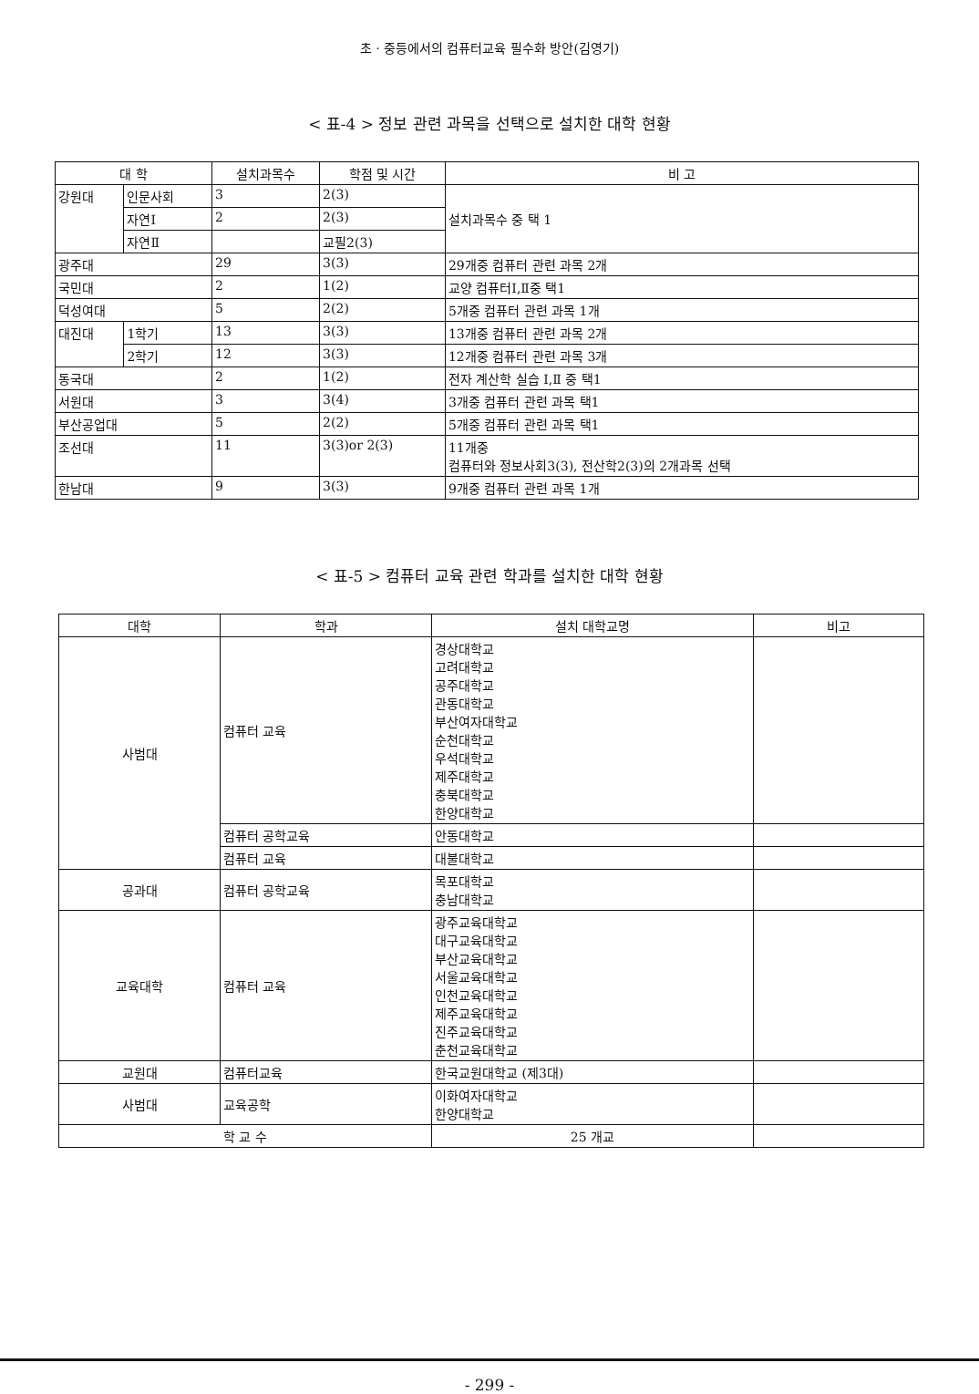초 · 중등에서의 컴퓨터교육 필수화 방안(김영기)
< 표-4 > 정보 관련 과목을 선택으로 설치한 대학 현황
| 대 학 | | 설치과목수 | 학점 및 시간 | 비 고 |
| --- | --- | --- | --- | --- |
| 강원대 | 인문사회 | 3 | 2(3) | 설치과목수 중 택 1 |
| | 자연Ⅰ | 2 | 2(3) | |
| | 자연Ⅱ | | 교필2(3) | |
| 광주대 | | 29 | 3(3) | 29개중 컴퓨터 관련 과목 2개 |
| 국민대 | | 2 | 1(2) | 교양 컴퓨터Ⅰ,Ⅱ중 택1 |
| 덕성여대 | | 5 | 2(2) | 5개중 컴퓨터 관련 과목 1개 |
| 대진대 | 1학기 | 13 | 3(3) | 13개중 컴퓨터 관련 과목 2개 |
| | 2학기 | 12 | 3(3) | 12개중 컴퓨터 관련 과목 3개 |
| 동국대 | | 2 | 1(2) | 전자 계산학 실습 Ⅰ,Ⅱ 중 택1 |
| 서원대 | | 3 | 3(4) | 3개중 컴퓨터 관련 과목 택1 |
| 부산공업대 | | 5 | 2(2) | 5개중 컴퓨터 관련 과목 택1 |
| 조선대 | | 11 | 3(3)or 2(3) | 11개중 컴퓨터와 정보사회3(3), 전산학2(3)의 2개과목 선택 |
| 한남대 | | 9 | 3(3) | 9개중 컴퓨터 관련 과목 1개 |
< 표-5 > 컴퓨터 교육 관련 학과를 설치한 대학 현황
| 대학 | 학과 | 설치 대학교명 | 비고 |
| --- | --- | --- | --- |
| 사범대 | 컴퓨터 교육 | 경상대학교 고려대학교 공주대학교 관동대학교 부산여자대학교 순천대학교 우석대학교 제주대학교 충북대학교 한양대학교 | |
| | 컴퓨터 공학교육 | 안동대학교 | |
| | 컴퓨터 교육 | 대불대학교 | |
| 공과대 | 컴퓨터 공학교육 | 목포대학교 충남대학교 | |
| 교육대학 | 컴퓨터 교육 | 광주교육대학교 대구교육대학교 부산교육대학교 서울교육대학교 인천교육대학교 제주교육대학교 진주교육대학교 춘천교육대학교 | |
| 교원대 | 컴퓨터교육 | 한국교원대학교 (제3대) | |
| 사범대 | 교육공학 | 이화여자대학교 한양대학교 | |
| 학 교 수 | | 25 개교 | |
- 299 -